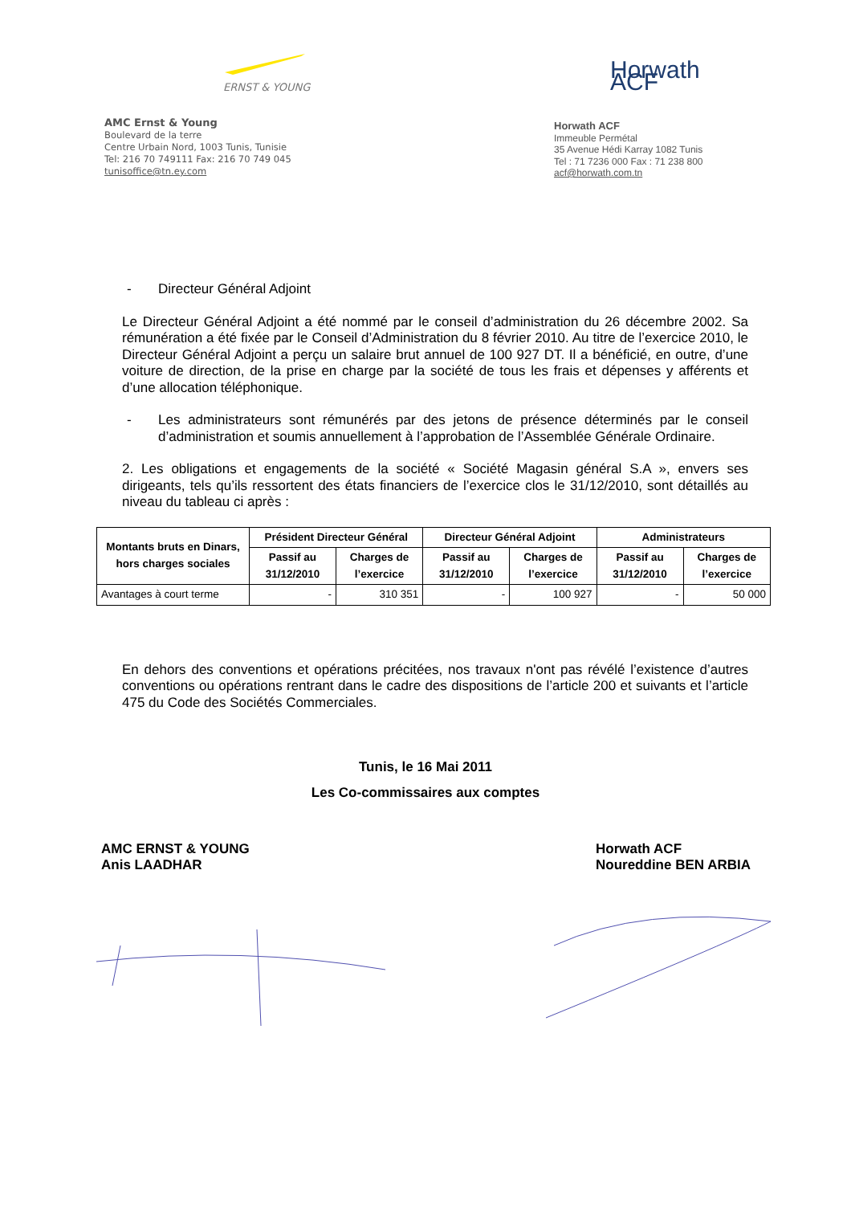ERNST & YOUNG
AMC Ernst & Young
Boulevard de la terre
Centre Urbain Nord, 1003 Tunis, Tunisie
Tel: 216 70 749111 Fax: 216 70 749 045
tunisoffice@tn.ey.com
Horwath ACF
Horwath ACF
Immeuble Permétal
35 Avenue Hédi Karray 1082 Tunis
Tel : 71 7236 000 Fax : 71 238 800
acf@horwath.com.tn
- Directeur Général Adjoint
Le Directeur Général Adjoint a été nommé par le conseil d’administration du 26 décembre 2002. Sa rémunération a été fixée par le Conseil d’Administration du 8 février 2010. Au titre de l’exercice 2010, le Directeur Général Adjoint a perçu un salaire brut annuel de 100 927 DT. Il a bénéficié, en outre, d’une voiture de direction, de la prise en charge par la société de tous les frais et dépenses y afférents et d’une allocation téléphonique.
- Les administrateurs sont rémunérés par des jetons de présence déterminés par le conseil d’administration et soumis annuellement à l’approbation de l’Assemblée Générale Ordinaire.
2. Les obligations et engagements de la société « Société Magasin général S.A », envers ses dirigeants, tels qu’ils ressortent des états financiers de l’exercice clos le 31/12/2010, sont détaillés au niveau du tableau ci après :
| Montants bruts en Dinars, hors charges sociales | Président Directeur Général | | Directeur Général Adjoint | | Administrateurs | |
| --- | --- | --- | --- | --- | --- | --- |
| | Passif au 31/12/2010 | Charges de l’exercice | Passif au 31/12/2010 | Charges de l’exercice | Passif au 31/12/2010 | Charges de l’exercice |
| Avantages à court terme | - | 310 351 | - | 100 927 | - | 50 000 |
En dehors des conventions et opérations précitées, nos travaux n'ont pas révélé l’existence d’autres conventions ou opérations rentrant dans le cadre des dispositions de l’article 200 et suivants et l’article 475 du Code des Sociétés Commerciales.
Tunis, le 16 Mai 2011
Les Co-commissaires aux comptes
AMC ERNST & YOUNG
Anis LAADHAR
Horwath ACF
Noureddine BEN ARBIA